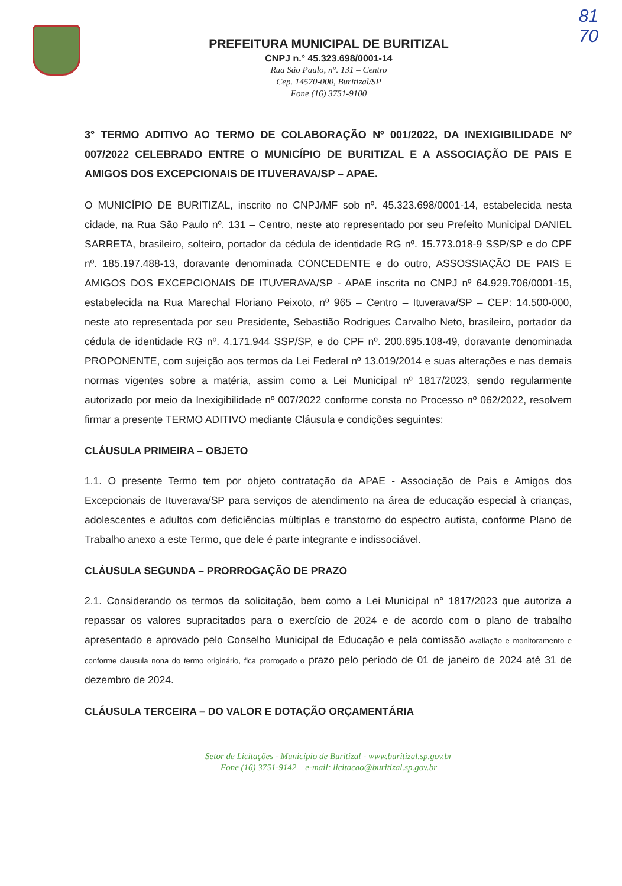81
70
PREFEITURA MUNICIPAL DE BURITIZAL
CNPJ n.° 45.323.698/0001-14
Rua São Paulo, n°. 131 – Centro
Cep. 14570-000, Buritizal/SP
Fone (16) 3751-9100
3° TERMO ADITIVO AO TERMO DE COLABORAÇÃO Nº 001/2022, DA INEXIGIBILIDADE Nº 007/2022 CELEBRADO ENTRE O MUNICÍPIO DE BURITIZAL E A ASSOCIAÇÃO DE PAIS E AMIGOS DOS EXCEPCIONAIS DE ITUVERAVA/SP – APAE.
O MUNICÍPIO DE BURITIZAL, inscrito no CNPJ/MF sob nº. 45.323.698/0001-14, estabelecida nesta cidade, na Rua São Paulo nº. 131 – Centro, neste ato representado por seu Prefeito Municipal DANIEL SARRETA, brasileiro, solteiro, portador da cédula de identidade RG nº. 15.773.018-9 SSP/SP e do CPF nº. 185.197.488-13, doravante denominada CONCEDENTE e do outro, ASSOSSIAÇÃO DE PAIS E AMIGOS DOS EXCEPCIONAIS DE ITUVERAVA/SP - APAE inscrita no CNPJ nº 64.929.706/0001-15, estabelecida na Rua Marechal Floriano Peixoto, nº 965 – Centro – Ituverava/SP – CEP: 14.500-000, neste ato representada por seu Presidente, Sebastião Rodrigues Carvalho Neto, brasileiro, portador da cédula de identidade RG nº. 4.171.944 SSP/SP, e do CPF nº. 200.695.108-49, doravante denominada PROPONENTE, com sujeição aos termos da Lei Federal nº 13.019/2014 e suas alterações e nas demais normas vigentes sobre a matéria, assim como a Lei Municipal nº 1817/2023, sendo regularmente autorizado por meio da Inexigibilidade nº 007/2022 conforme consta no Processo nº 062/2022, resolvem firmar a presente TERMO ADITIVO mediante Cláusula e condições seguintes:
CLÁUSULA PRIMEIRA – OBJETO
1.1. O presente Termo tem por objeto contratação da APAE - Associação de Pais e Amigos dos Excepcionais de Ituverava/SP para serviços de atendimento na área de educação especial à crianças, adolescentes e adultos com deficiências múltiplas e transtorno do espectro autista, conforme Plano de Trabalho anexo a este Termo, que dele é parte integrante e indissociável.
CLÁUSULA SEGUNDA – PRORROGAÇÃO DE PRAZO
2.1. Considerando os termos da solicitação, bem como a Lei Municipal n° 1817/2023 que autoriza a repassar os valores supracitados para o exercício de 2024 e de acordo com o plano de trabalho apresentado e aprovado pelo Conselho Municipal de Educação e pela comissão avaliação e monitoramento e conforme clausula nona do termo originário, fica prorrogado o prazo pelo período de 01 de janeiro de 2024 até 31 de dezembro de 2024.
CLÁUSULA TERCEIRA – DO VALOR E DOTAÇÃO ORÇAMENTÁRIA
Setor de Licitações - Município de Buritizal - www.buritizal.sp.gov.br
Fone (16) 3751-9142 – e-mail: licitacao@buritizal.sp.gov.br